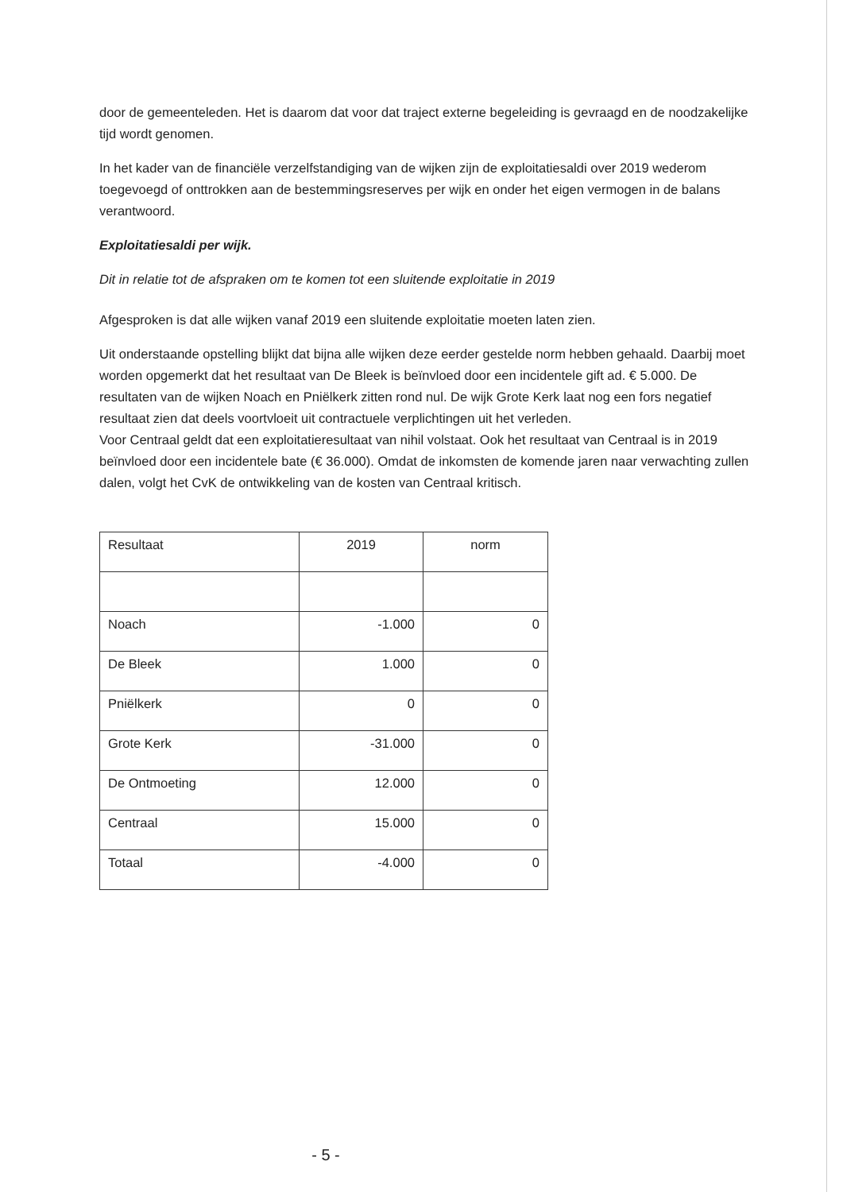door de gemeenteleden. Het is daarom dat voor dat traject externe begeleiding is gevraagd en de noodzakelijke tijd wordt genomen.
In het kader van de financiële verzelfstandiging van de wijken zijn de exploitatiesaldi over 2019 wederom toegevoegd of onttrokken aan de bestemmingsreserves per wijk en onder het eigen vermogen in de balans verantwoord.
Exploitatiesaldi per wijk.
Dit in relatie tot de afspraken om te komen tot een sluitende exploitatie in 2019
Afgesproken is dat alle wijken vanaf 2019 een sluitende exploitatie moeten laten zien.
Uit onderstaande opstelling blijkt dat bijna alle wijken deze eerder gestelde norm hebben gehaald. Daarbij moet worden opgemerkt dat het resultaat van De Bleek is beïnvloed door een incidentele gift ad. € 5.000. De resultaten van de wijken Noach en Pniëlkerk zitten rond nul. De wijk Grote Kerk laat nog een fors negatief resultaat zien dat deels voortvloeit uit contractuele verplichtingen uit het verleden.
Voor Centraal geldt dat een exploitatieresultaat van nihil volstaat. Ook het resultaat van Centraal is in 2019 beïnvloed door een incidentele bate (€ 36.000). Omdat de inkomsten de komende jaren naar verwachting zullen dalen, volgt het CvK de ontwikkeling van de kosten van Centraal kritisch.
| Resultaat | 2019 | norm |
| Noach | -1.000 | 0 |
| De Bleek | 1.000 | 0 |
| Pniëlkerk | 0 | 0 |
| Grote Kerk | -31.000 | 0 |
| De Ontmoeting | 12.000 | 0 |
| Centraal | 15.000 | 0 |
| Totaal | -4.000 | 0 |
- 5 -